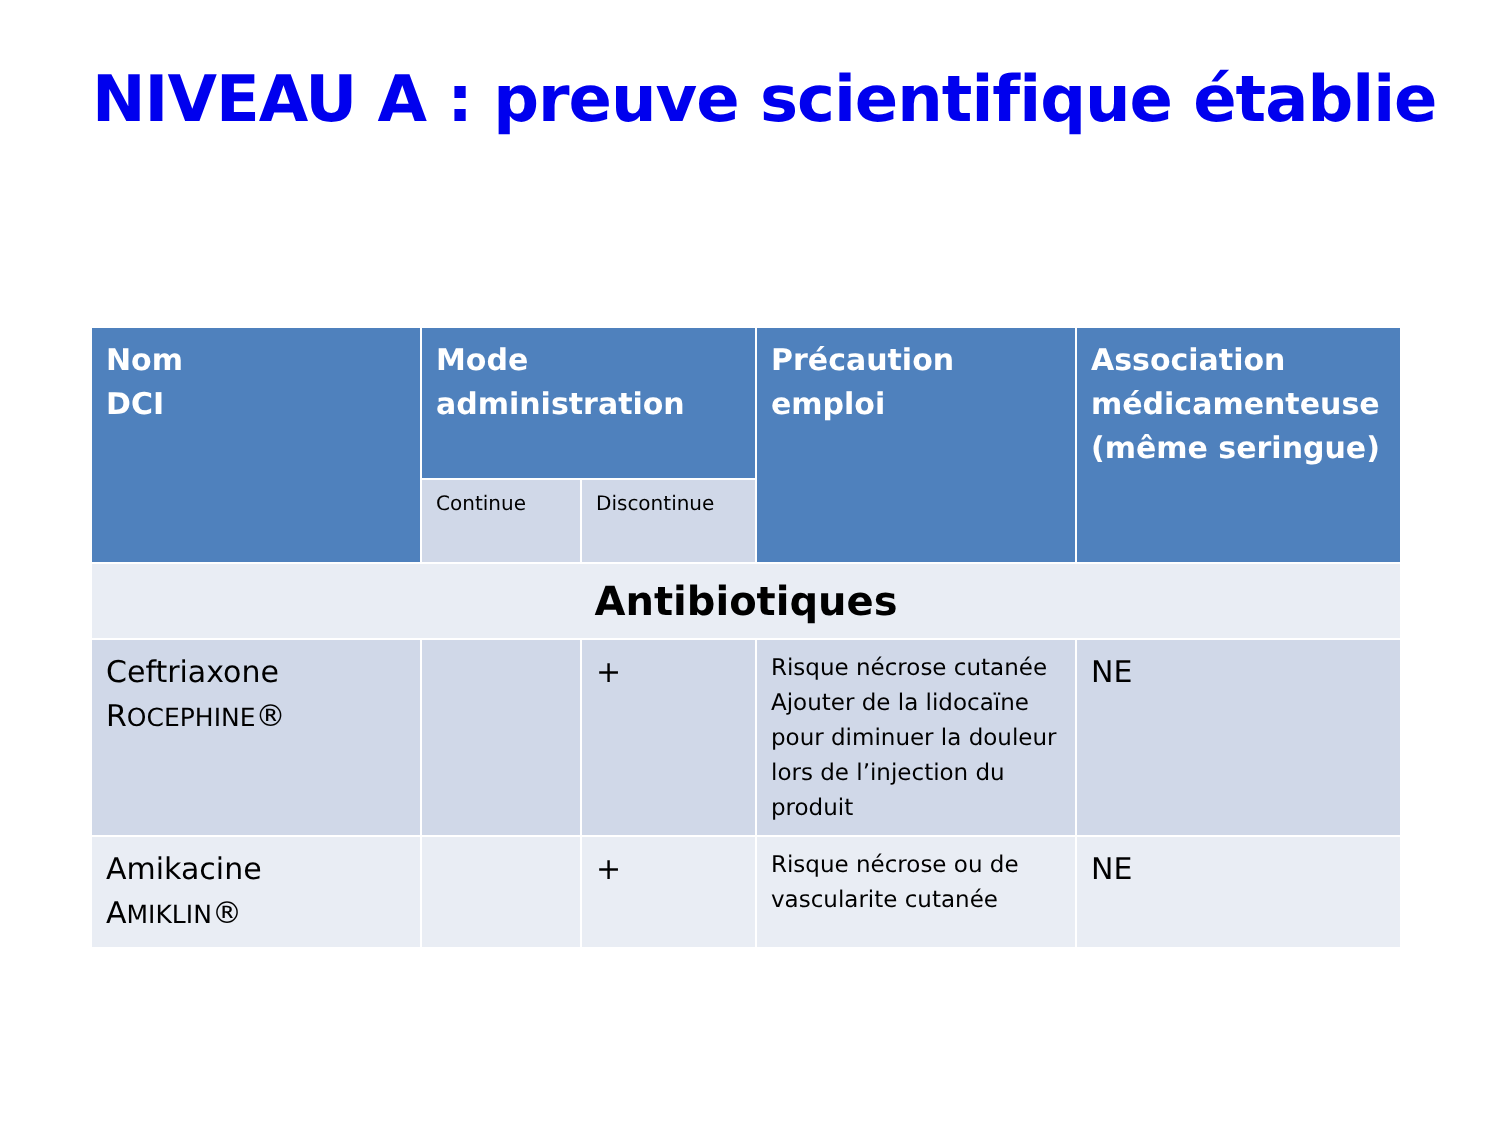NIVEAU A : preuve scientifique établie
| Nom DCI | Mode administration | | Précaution emploi | Association médicamenteuse (même seringue) |
| --- | --- | --- | --- | --- |
| | Continue | Discontinue | | |
| Antibiotiques | | | | |
| Ceftriaxone R OCEPHINE ® | | + | Risque nécrose cutanée Ajouter de la lidocaïne pour diminuer la douleur lors de l’injection du produit | NE |
| Amikacine A MIKLIN ® | | + | Risque nécrose ou de vascularite cutanée | NE |